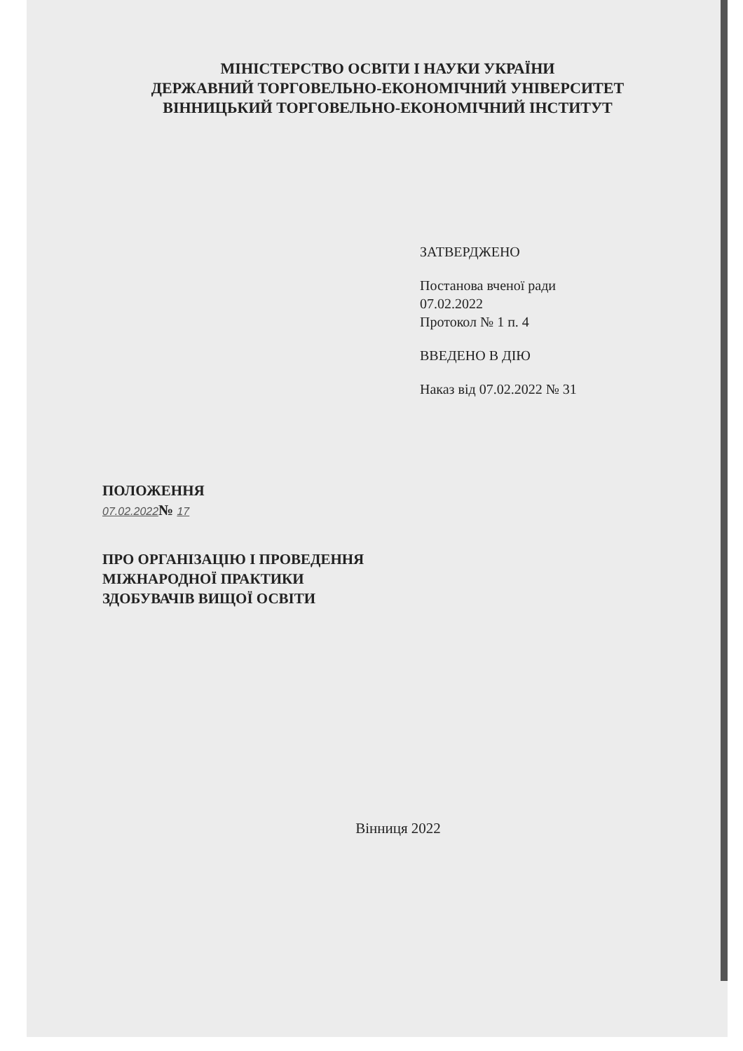МІНІСТЕРСТВО ОСВІТИ І НАУКИ УКРАЇНИ
ДЕРЖАВНИЙ ТОРГОВЕЛЬНО-ЕКОНОМІЧНИЙ УНІВЕРСИТЕТ
ВІННИЦЬКИЙ ТОРГОВЕЛЬНО-ЕКОНОМІЧНИЙ ІНСТИТУТ
ЗАТВЕРДЖЕНО
Постанова вченої ради
07.02.2022
Протокол № 1 п. 4
ВВЕДЕНО В ДІЮ
Наказ від 07.02.2022 № 31
ПОЛОЖЕННЯ
07.02.2022№ 17
ПРО ОРГАНІЗАЦІЮ І ПРОВЕДЕННЯ
МІЖНАРОДНОЇ ПРАКТИКИ
ЗДОБУВАЧІВ ВИЩОЇ ОСВІТИ
Вінниця 2022